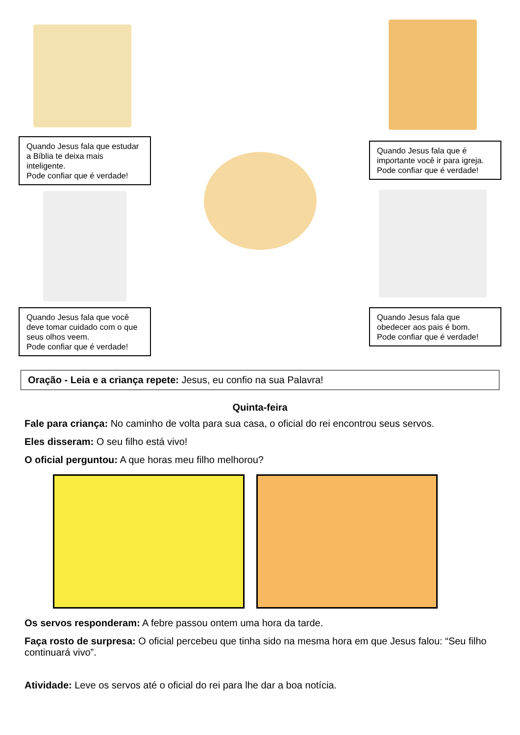Quando Jesus fala que estudar a Bíblia te deixa mais inteligente.
Pode confiar que é verdade!
Quando Jesus fala que você deve tomar cuidado com o que seus olhos veem.
Pode confiar que é verdade!
Quando Jesus fala que é importante você ir para igreja.
Pode confiar que é verdade!
Quando Jesus fala que obedecer aos pais é bom.
Pode confiar que é verdade!
Oração - Leia e a criança repete: Jesus, eu confio na sua Palavra!
Quinta-feira
Fale para criança: No caminho de volta para sua casa, o oficial do rei encontrou seus servos.
Eles disseram: O seu filho está vivo!
O oficial perguntou: A que horas meu filho melhorou?
Os servos responderam: A febre passou ontem uma hora da tarde.
Faça rosto de surpresa: O oficial percebeu que tinha sido na mesma hora em que Jesus falou: “Seu filho continuará vivo”.
Atividade: Leve os servos até o oficial do rei para lhe dar a boa notícia.